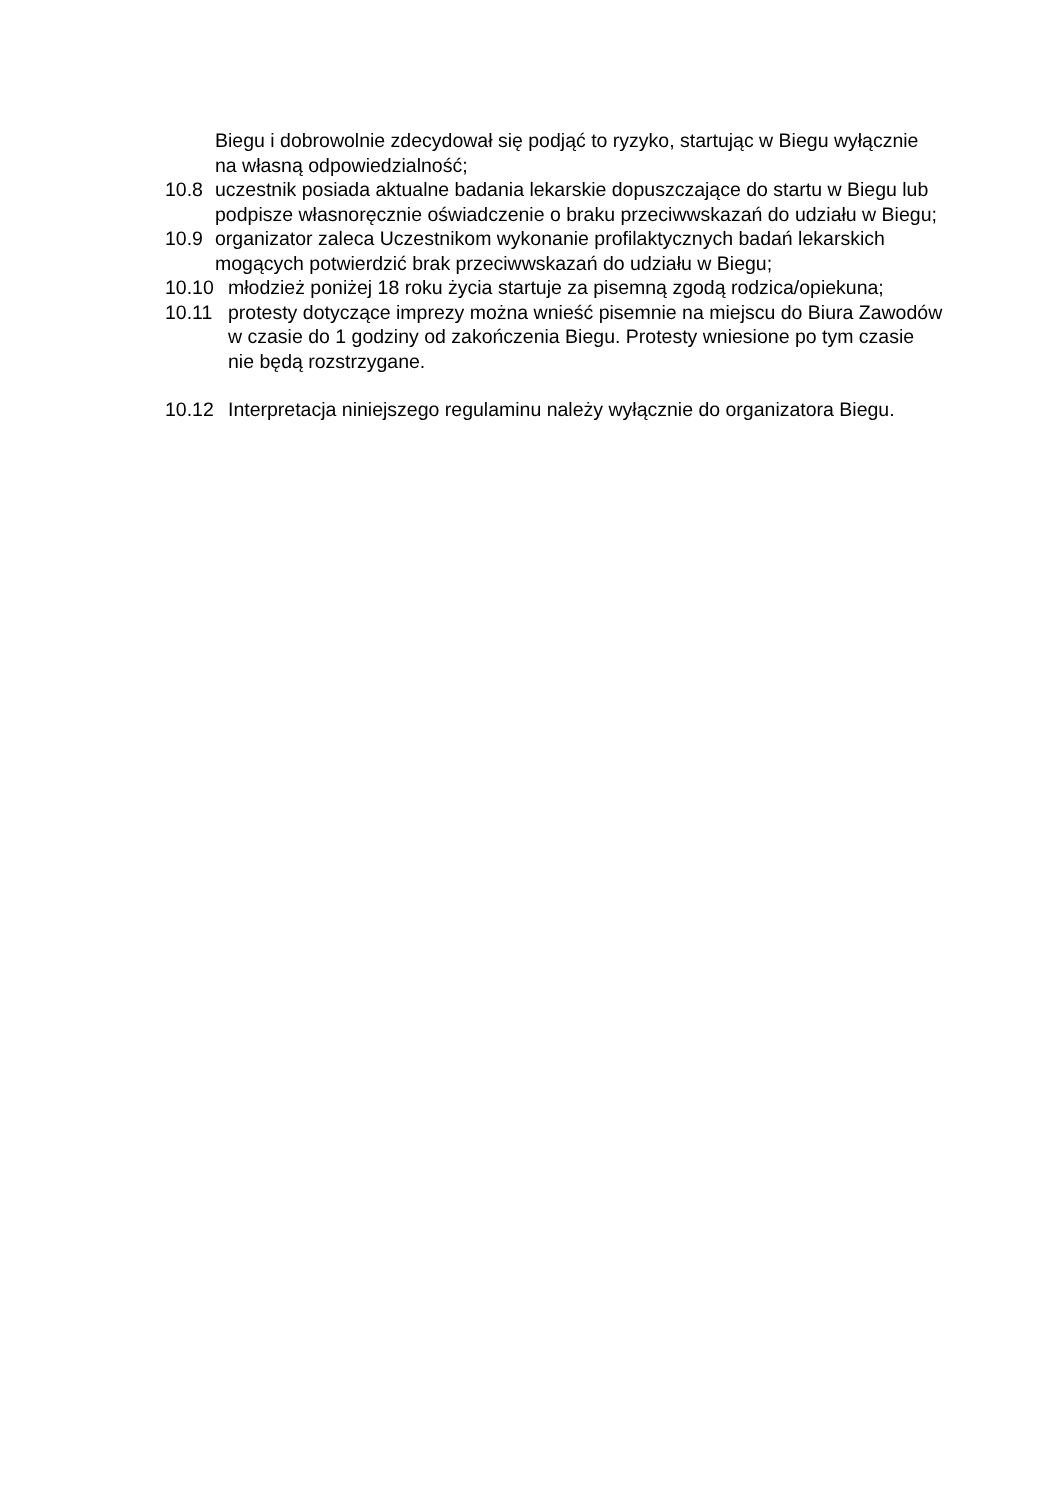Biegu i dobrowolnie zdecydował się podjąć to ryzyko, startując w Biegu wyłącznie na własną odpowiedzialność;
10.8 uczestnik posiada aktualne badania lekarskie dopuszczające do startu w Biegu lub podpisze własnoręcznie oświadczenie o braku przeciwwskazań do udziału w Biegu;
10.9 organizator zaleca Uczestnikom wykonanie profilaktycznych badań lekarskich mogących potwierdzić brak przeciwwskazań do udziału w Biegu;
10.10 młodzież poniżej 18 roku życia startuje za pisemną zgodą rodzica/opiekuna;
10.11 protesty dotyczące imprezy można wnieść pisemnie na miejscu do Biura Zawodów w czasie do 1 godziny od zakończenia Biegu. Protesty wniesione po tym czasie nie będą rozstrzygane.
10.12 Interpretacja niniejszego regulaminu należy wyłącznie do organizatora Biegu.